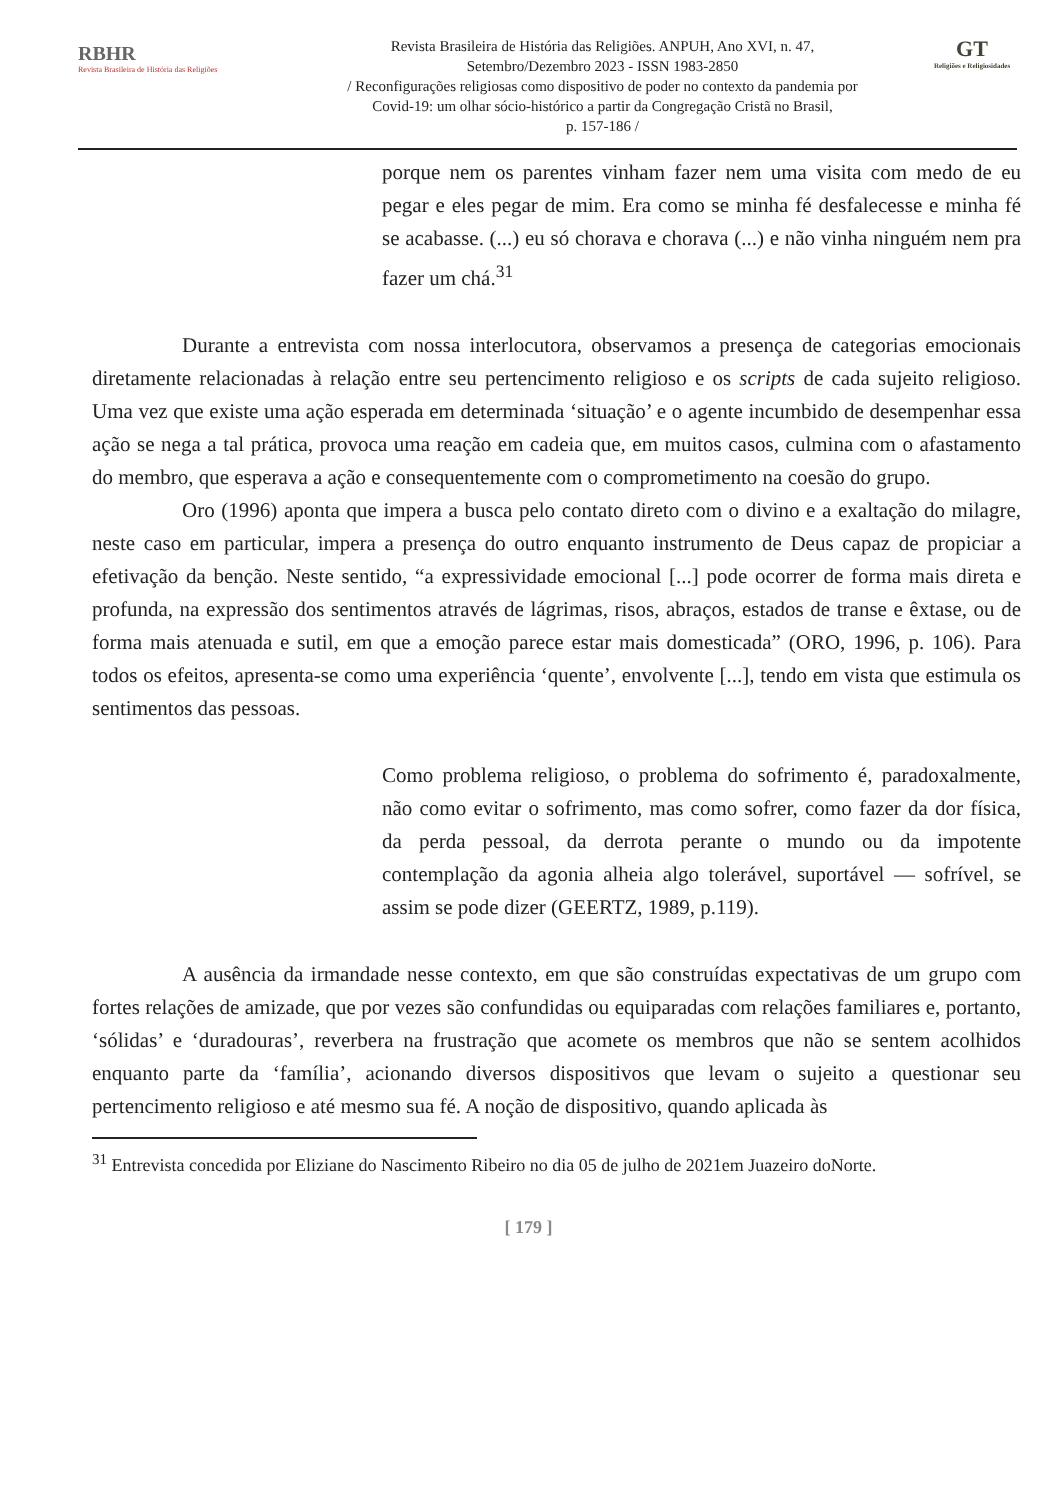RBHR
Revista Brasileira de História das Religiões
Revista Brasileira de História das Religiões. ANPUH, Ano XVI, n. 47,
Setembro/Dezembro 2023 - ISSN 1983-2850
/ Reconfigurações religiosas como dispositivo de poder no contexto da pandemia por
Covid-19: um olhar sócio-histórico a partir da Congregação Cristã no Brasil,
p. 157-186 /
GT
Religiões e Religiosidades
porque nem os parentes vinham fazer nem uma visita com medo de eu pegar e eles pegar de mim. Era como se minha fé desfalecesse e minha fé se acabasse. (...) eu só chorava e chorava (...) e não vinha ninguém nem pra fazer um chá.<sup>31</sup>
Durante a entrevista com nossa interlocutora, observamos a presença de categorias emocionais diretamente relacionadas à relação entre seu pertencimento religioso e os scripts de cada sujeito religioso. Uma vez que existe uma ação esperada em determinada ‘situação’ e o agente incumbido de desempenhar essa ação se nega a tal prática, provoca uma reação em cadeia que, em muitos casos, culmina com o afastamento do membro, que esperava a ação e consequentemente com o comprometimento na coesão do grupo.
Oro (1996) aponta que impera a busca pelo contato direto com o divino e a exaltação do milagre, neste caso em particular, impera a presença do outro enquanto instrumento de Deus capaz de propiciar a efetivação da benção. Neste sentido, “a expressividade emocional [...] pode ocorrer de forma mais direta e profunda, na expressão dos sentimentos através de lágrimas, risos, abraços, estados de transe e êxtase, ou de forma mais atenuada e sutil, em que a emoção parece estar mais domesticada” (ORO, 1996, p. 106). Para todos os efeitos, apresenta-se como uma experiência ‘quente’, envolvente [...], tendo em vista que estimula os sentimentos das pessoas.
Como problema religioso, o problema do sofrimento é, paradoxalmente, não como evitar o sofrimento, mas como sofrer, como fazer da dor física, da perda pessoal, da derrota perante o mundo ou da impotente contemplação da agonia alheia algo tolerável, suportável — sofrível, se assim se pode dizer (GEERTZ, 1989, p.119).
A ausência da irmandade nesse contexto, em que são construídas expectativas de um grupo com fortes relações de amizade, que por vezes são confundidas ou equiparadas com relações familiares e, portanto, ‘sólidas’ e ‘duradouras’, reverbera na frustração que acomete os membros que não se sentem acolhidos enquanto parte da ‘família’, acionando diversos dispositivos que levam o sujeito a questionar seu pertencimento religioso e até mesmo sua fé. A noção de dispositivo, quando aplicada às
<sup>31</sup> Entrevista concedida por Eliziane do Nascimento Ribeiro no dia 05 de julho de 2021em Juazeiro doNorte.
[ 179 ]